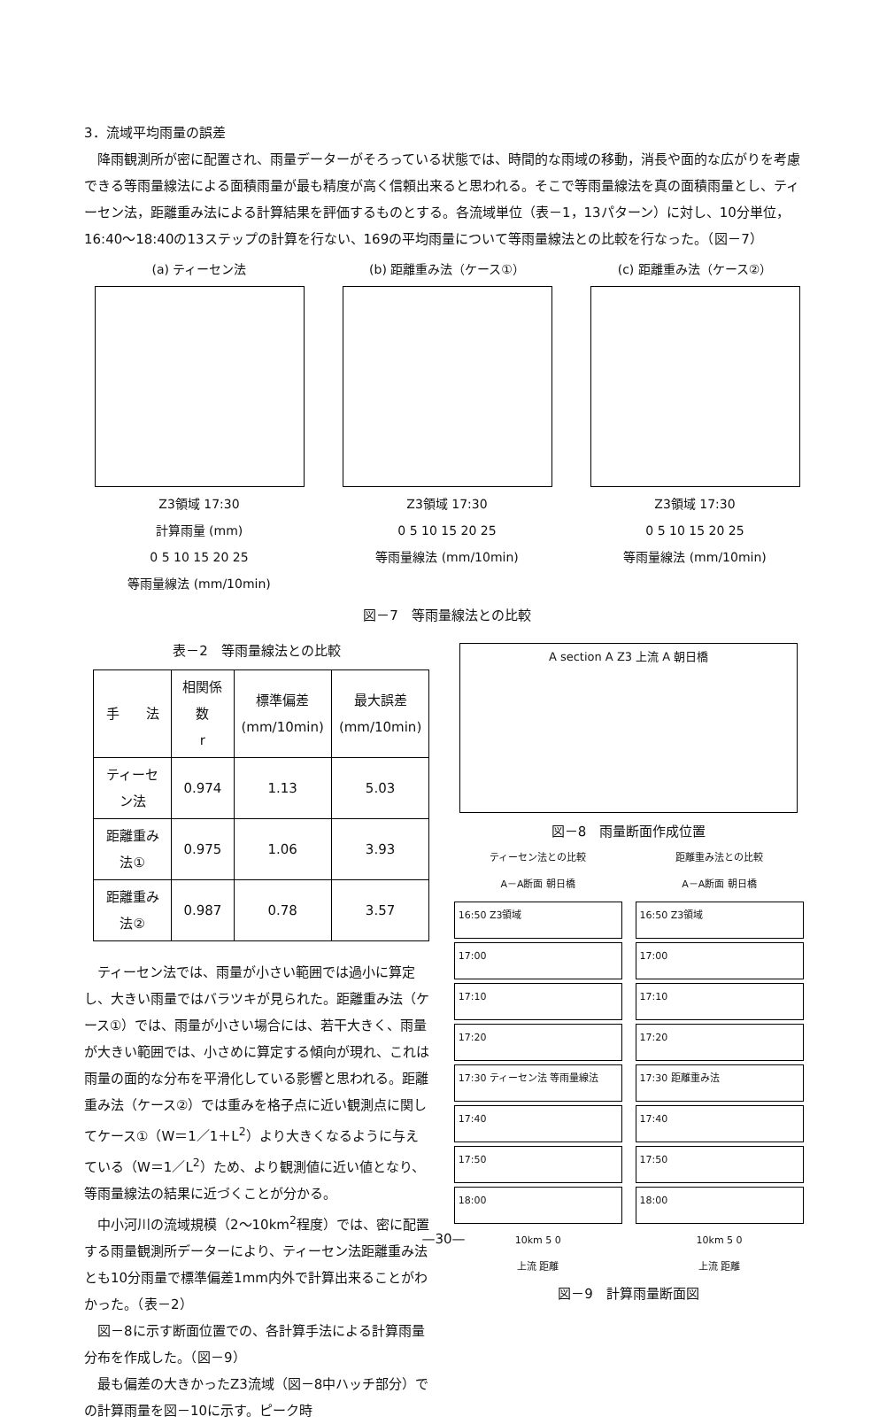3．流域平均雨量の誤差
　降雨観測所が密に配置され、雨量データーがそろっている状態では、時間的な雨域の移動，消長や面的な広がりを考慮できる等雨量線法による面積雨量が最も精度が高く信頼出来ると思われる。そこで等雨量線法を真の面積雨量とし、ティーセン法，距離重み法による計算結果を評価するものとする。各流域単位（表－1，13パターン）に対し、10分単位，16:40～18:40の13ステップの計算を行ない、169の平均雨量について等雨量線法との比較を行なった。（図－7）
(a) ティーセン法
Z3領域 17:30
計算雨量 (mm)
0 5 10 15 20 25
等雨量線法 (mm/10min)
(b) 距離重み法（ケース①）
Z3領域 17:30
0 5 10 15 20 25
等雨量線法 (mm/10min)
(c) 距離重み法（ケース②）
Z3領域 17:30
0 5 10 15 20 25
等雨量線法 (mm/10min)
図－7　等雨量線法との比較
表－2　等雨量線法との比較
| 手 法 | 相関係数 r | 標準偏差 (mm/10min) | 最大誤差 (mm/10min) |
| --- | --- | --- | --- |
| ティーセン法 | 0.974 | 1.13 | 5.03 |
| 距離重み法① | 0.975 | 1.06 | 3.93 |
| 距離重み法② | 0.987 | 0.78 | 3.57 |
　ティーセン法では、雨量が小さい範囲では過小に算定し、大きい雨量ではバラツキが見られた。距離重み法（ケース①）では、雨量が小さい場合には、若干大きく、雨量が大きい範囲では、小さめに算定する傾向が現れ、これは雨量の面的な分布を平滑化している影響と思われる。距離重み法（ケース②）では重みを格子点に近い観測点に関してケース①（W＝1／1＋L<sup>2</sup>）より大きくなるように与えている（W＝1／L<sup>2</sup>）ため、より観測値に近い値となり、等雨量線法の結果に近づくことが分かる。
　中小河川の流域規模（2～10km<sup>2</sup>程度）では、密に配置する雨量観測所データーにより、ティーセン法距離重み法とも10分雨量で標準偏差1mm内外で計算出来ることがわかった。（表－2）
　図－8に示す断面位置での、各計算手法による計算雨量分布を作成した。（図－9）
　最も偏差の大きかったZ3流域（図－8中ハッチ部分）での計算雨量を図－10に示す。ピーク時
A section A Z3 上流 A 朝日橋
図－8　雨量断面作成位置
ティーセン法との比較
A－A断面 朝日橋
16:50 Z3領域
17:00
17:10
17:20
17:30 ティーセン法 等雨量線法
17:40
17:50
18:00
10km 5 0
上流 距離
距離重み法との比較
A－A断面 朝日橋
16:50 Z3領域
17:00
17:10
17:20
17:30 距離重み法
17:40
17:50
18:00
10km 5 0
上流 距離
図－9　計算雨量断面図
—30—